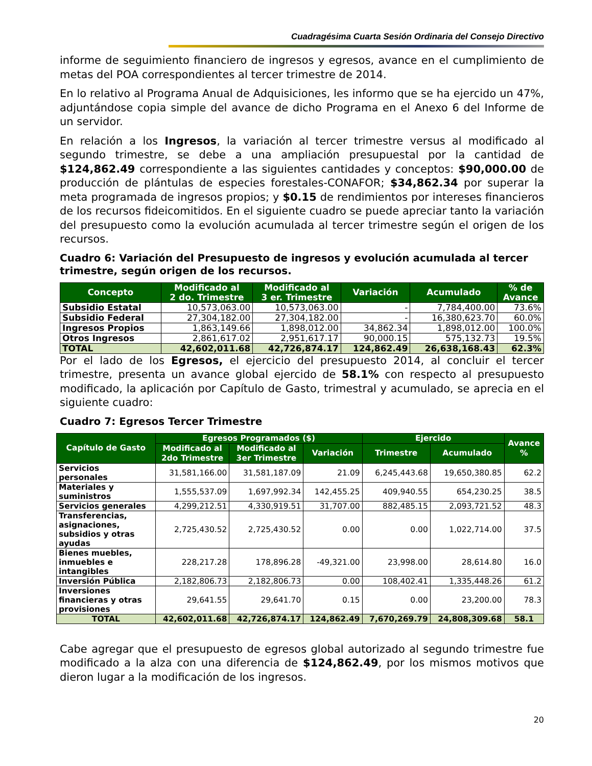Cuadragésima Cuarta Sesión Ordinaria del Consejo Directivo
informe de seguimiento financiero de ingresos y egresos, avance en el cumplimiento de metas del POA correspondientes al tercer trimestre de 2014.
En lo relativo al Programa Anual de Adquisiciones, les informo que se ha ejercido un 47%, adjuntándose copia simple del avance de dicho Programa en el Anexo 6 del Informe de un servidor.
En relación a los Ingresos, la variación al tercer trimestre versus al modificado al segundo trimestre, se debe a una ampliación presupuestal por la cantidad de $124,862.49 correspondiente a las siguientes cantidades y conceptos: $90,000.00 de producción de plántulas de especies forestales-CONAFOR; $34,862.34 por superar la meta programada de ingresos propios; y $0.15 de rendimientos por intereses financieros de los recursos fideicomitidos. En el siguiente cuadro se puede apreciar tanto la variación del presupuesto como la evolución acumulada al tercer trimestre según el origen de los recursos.
Cuadro 6: Variación del Presupuesto de ingresos y evolución acumulada al tercer trimestre, según origen de los recursos.
| Concepto | Modificado al 2 do. Trimestre | Modificado al 3 er. Trimestre | Variación | Acumulado | % de Avance |
| --- | --- | --- | --- | --- | --- |
| Subsidio Estatal | 10,573,063.00 | 10,573,063.00 | - | 7,784,400.00 | 73.6% |
| Subsidio Federal | 27,304,182.00 | 27,304,182.00 | - | 16,380,623.70 | 60.0% |
| Ingresos Propios | 1,863,149.66 | 1,898,012.00 | 34,862.34 | 1,898,012.00 | 100.0% |
| Otros Ingresos | 2,861,617.02 | 2,951,617.17 | 90,000.15 | 575,132.73 | 19.5% |
| TOTAL | 42,602,011.68 | 42,726,874.17 | 124,862.49 | 26,638,168.43 | 62.3% |
Por el lado de los Egresos, el ejercicio del presupuesto 2014, al concluir el tercer trimestre, presenta un avance global ejercido de 58.1% con respecto al presupuesto modificado, la aplicación por Capítulo de Gasto, trimestral y acumulado, se aprecia en el siguiente cuadro:
Cuadro 7: Egresos Tercer Trimestre
| Capítulo de Gasto | Egresos Programados ($) | | | Ejercido | | Avance % |
| --- | --- | --- | --- | --- | --- | --- |
| | Modificado al 2do Trimestre | Modificado al 3er Trimestre | Variación | Trimestre | Acumulado | |
| Servicios personales | 31,581,166.00 | 31,581,187.09 | 21.09 | 6,245,443.68 | 19,650,380.85 | 62.2 |
| Materiales y suministros | 1,555,537.09 | 1,697,992.34 | 142,455.25 | 409,940.55 | 654,230.25 | 38.5 |
| Servicios generales | 4,299,212.51 | 4,330,919.51 | 31,707.00 | 882,485.15 | 2,093,721.52 | 48.3 |
| Transferencias, asignaciones, subsidios y otras ayudas | 2,725,430.52 | 2,725,430.52 | 0.00 | 0.00 | 1,022,714.00 | 37.5 |
| Bienes muebles, inmuebles e intangibles | 228,217.28 | 178,896.28 | -49,321.00 | 23,998.00 | 28,614.80 | 16.0 |
| Inversión Pública | 2,182,806.73 | 2,182,806.73 | 0.00 | 108,402.41 | 1,335,448.26 | 61.2 |
| Inversiones financieras y otras provisiones | 29,641.55 | 29,641.70 | 0.15 | 0.00 | 23,200.00 | 78.3 |
| TOTAL | 42,602,011.68 | 42,726,874.17 | 124,862.49 | 7,670,269.79 | 24,808,309.68 | 58.1 |
Cabe agregar que el presupuesto de egresos global autorizado al segundo trimestre fue modificado a la alza con una diferencia de $124,862.49, por los mismos motivos que dieron lugar a la modificación de los ingresos.
20